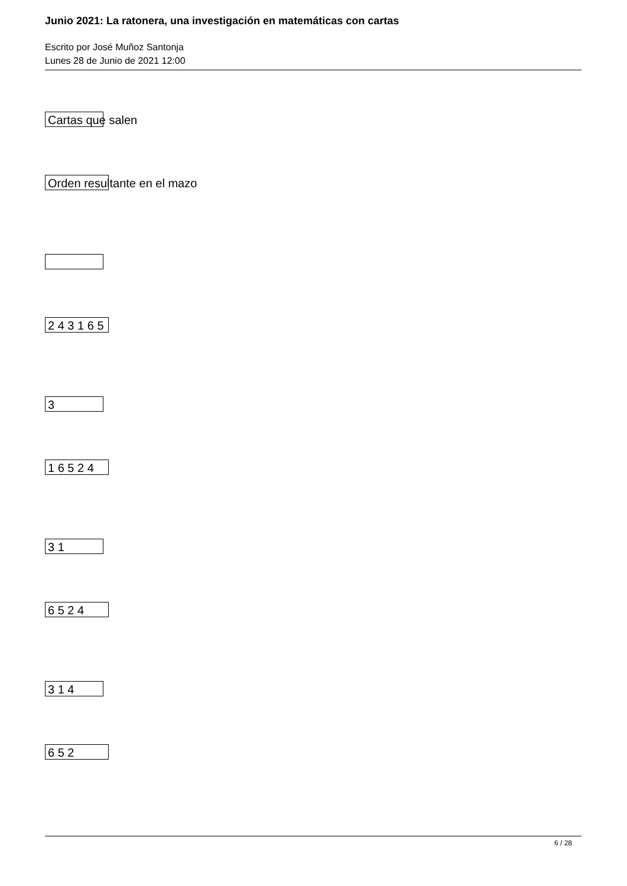Junio 2021: La ratonera, una investigación en matemáticas con cartas
Escrito por José Muñoz Santonja
Lunes 28 de Junio de 2021 12:00
| Cartas que salen |
| Orden resultante en el mazo |
| 2 4 3 1 6 5 |
| 3 |
| 1 6 5 2 4 |
| 3 1 |
| 6 5 2 4 |
| 3 1 4 |
| 6 5 2 |
6 / 28